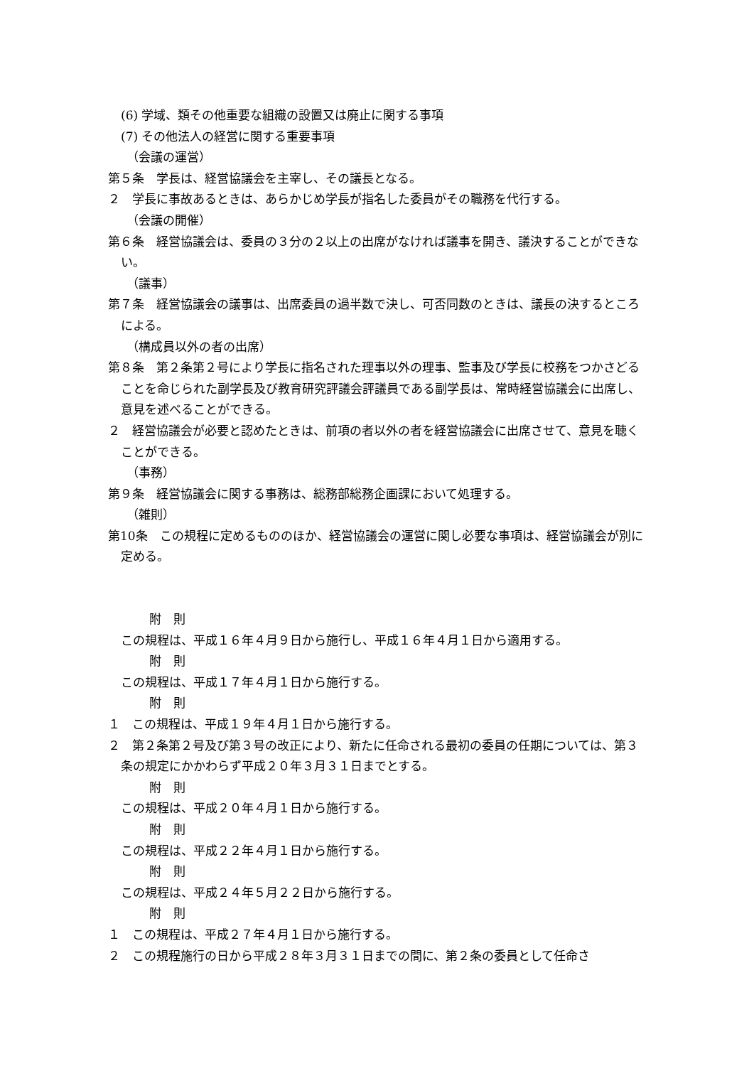(6) 学域、類その他重要な組織の設置又は廃止に関する事項
(7) その他法人の経営に関する重要事項
（会議の運営）
第５条　学長は、経営協議会を主宰し、その議長となる。
２　学長に事故あるときは、あらかじめ学長が指名した委員がその職務を代行する。
（会議の開催）
第６条　経営協議会は、委員の３分の２以上の出席がなければ議事を開き、議決することができない。
（議事）
第７条　経営協議会の議事は、出席委員の過半数で決し、可否同数のときは、議長の決するところによる。
（構成員以外の者の出席）
第８条　第２条第２号により学長に指名された理事以外の理事、監事及び学長に校務をつかさどることを命じられた副学長及び教育研究評議会評議員である副学長は、常時経営協議会に出席し、意見を述べることができる。
２　経営協議会が必要と認めたときは、前項の者以外の者を経営協議会に出席させて、意見を聴くことができる。
（事務）
第９条　経営協議会に関する事務は、総務部総務企画課において処理する。
（雑則）
第10条　この規程に定めるもののほか、経営協議会の運営に関し必要な事項は、経営協議会が別に定める。
附　則
この規程は、平成１６年４月９日から施行し、平成１６年４月１日から適用する。
附　則
この規程は、平成１７年４月１日から施行する。
附　則
１　この規程は、平成１９年４月１日から施行する。
２　第２条第２号及び第３号の改正により、新たに任命される最初の委員の任期については、第３条の規定にかかわらず平成２０年３月３１日までとする。
附　則
この規程は、平成２０年４月１日から施行する。
附　則
この規程は、平成２２年４月１日から施行する。
附　則
この規程は、平成２４年５月２２日から施行する。
附　則
１　この規程は、平成２７年４月１日から施行する。
２　この規程施行の日から平成２８年３月３１日までの間に、第２条の委員として任命さ